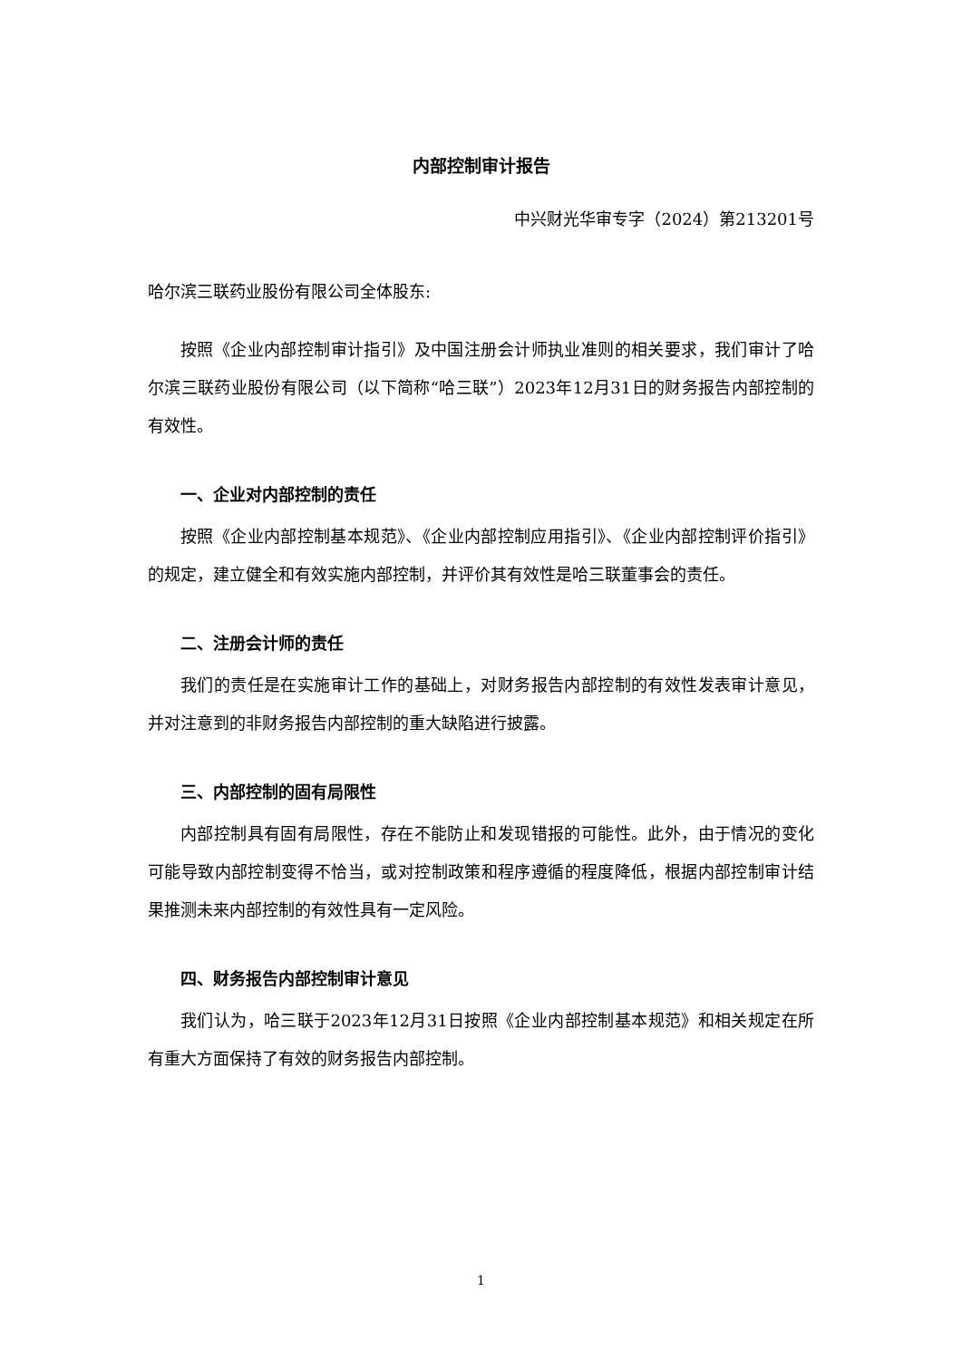内部控制审计报告
中兴财光华审专字（2024）第213201号
哈尔滨三联药业股份有限公司全体股东:
按照《企业内部控制审计指引》及中国注册会计师执业准则的相关要求，我们审计了哈尔滨三联药业股份有限公司（以下简称“哈三联”）2023年12月31日的财务报告内部控制的有效性。
一、企业对内部控制的责任
按照《企业内部控制基本规范》、《企业内部控制应用指引》、《企业内部控制评价指引》的规定，建立健全和有效实施内部控制，并评价其有效性是哈三联董事会的责任。
二、注册会计师的责任
我们的责任是在实施审计工作的基础上，对财务报告内部控制的有效性发表审计意见，并对注意到的非财务报告内部控制的重大缺陷进行披露。
三、内部控制的固有局限性
内部控制具有固有局限性，存在不能防止和发现错报的可能性。此外，由于情况的变化可能导致内部控制变得不恰当，或对控制政策和程序遵循的程度降低，根据内部控制审计结果推测未来内部控制的有效性具有一定风险。
四、财务报告内部控制审计意见
我们认为，哈三联于2023年12月31日按照《企业内部控制基本规范》和相关规定在所有重大方面保持了有效的财务报告内部控制。
1